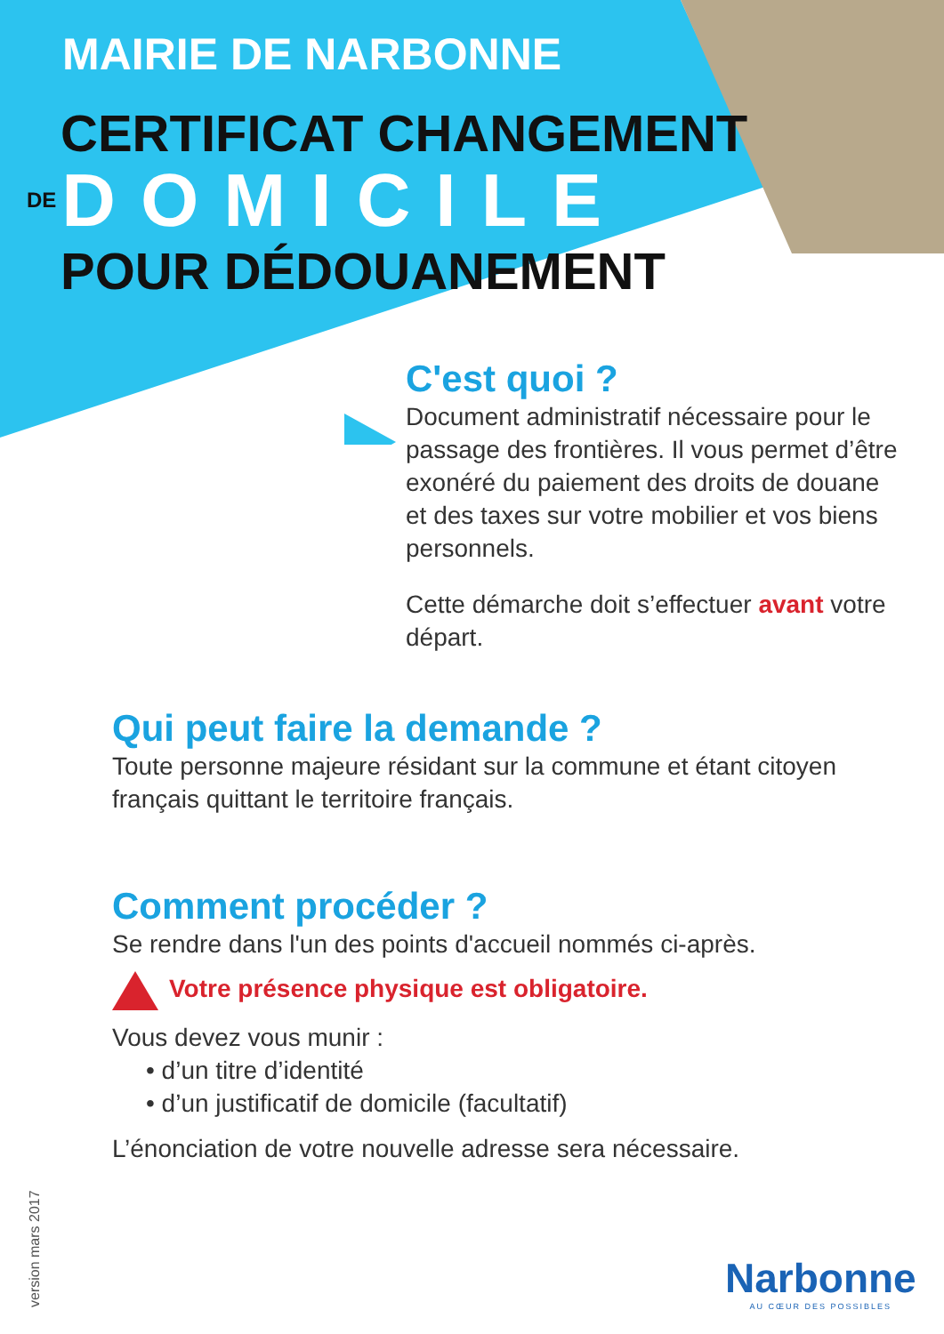MAIRIE DE NARBONNE
CERTIFICAT CHANGEMENT
DE DOMICILE
POUR DÉDOUANEMENT
C'est quoi ?
Document administratif nécessaire pour le passage des frontières. Il vous permet d’être exonéré du paiement des droits de douane et des taxes sur votre mobilier et vos biens personnels.
Cette démarche doit s’effectuer avant votre départ.
Qui peut faire la demande ?
Toute personne majeure résidant sur la commune et étant citoyen français quittant le territoire français.
Comment procéder ?
Se rendre dans l'un des points d'accueil nommés ci-après.
Votre présence physique est obligatoire.
Vous devez vous munir :
• d’un titre d’identité
• d’un justificatif de domicile (facultatif)
L’énonciation de votre nouvelle adresse sera nécessaire.
Narbonne
AU CŒUR DES POSSIBLES
version mars 2017